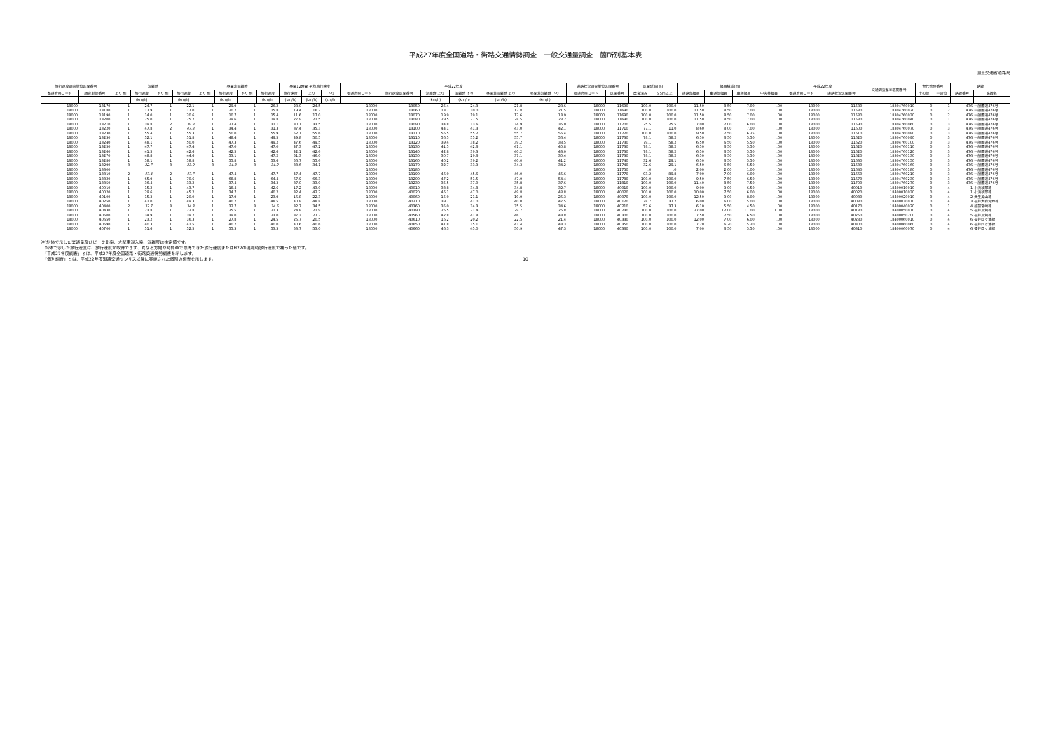平成27年度全国道路・街路交通情勢調査　一般交通量調査　箇所別基本表
国土交通省道路局
| 旅行速度調査単位区間番号 | | 混雑時 | | | | 昼間非混雑時 | | | | 昼間12時間 平均旅行速度 | | | 平成22年度 | | | | | | 道路状況調査単位区間番号 | | 区間延長(%) | | 幅員構成(m) | | | | 平成22年度 | | 交通調査基本区間番号 | 世代管理番号 | | 路線 | |
| --- | --- | --- | --- | --- | --- | --- | --- | --- | --- | --- | --- | --- | --- | --- | --- | --- | --- | --- | --- | --- | --- | --- | --- | --- | --- | --- | --- | --- | --- | --- | --- | --- | --- |
| 都道府県コード | 調査単位番号 | 上り 別 | 旅行速度 | 下り 別 | 旅行速度 | 上り 別 | 旅行速度 | 下り 別 | 旅行速度 | 旅行速度 | 上り | 下り | 都道府県コード | 旅行速度区間番号 | 混雑時 上り | 混雑時 下り | 昼間非混雑時 上り | 昼間非混雑時 下り | 都道府県コード | 区間番号 | 改良済み | 5.5m以上 | 道路部幅員 | 車道部幅員 | 車道幅員 | 中央帯幅員 | 都道府県コード | 道路状況区間番号 | | 十の位 | 一の位 | 路線番号 | 路線名 |
| | | | (km/h) | | (km/h) | | (km/h) | | (km/h) | (km/h) | (km/h) | (km/h) | | | (km/h) | (km/h) | (km/h) | (km/h) | | | | | | | | | | | | | | | |
| 18000 | 13170 | 1 | 24.7 | 1 | 22.1 | 1 | 29.9 | 1 | 26.2 | 28.0 | 24.5 | | 18000 | 13050 | 25.4 | 24.3 | 21.8 | 28.6 | 18000 | 11690 | 100.0 | 100.0 | 11.50 | 8.50 | 7.00 | .00 | 18000 | 11580 | 18304760010 | 0 | 1 | 476 | 一般国道476号 |
| 18000 | 13180 | 1 | 17.9 | 1 | 17.0 | 1 | 20.2 | 1 | 15.8 | 19.4 | 16.2 | | 18000 | 13060 | 13.7 | 30.0 | 17.8 | 21.5 | 18000 | 11690 | 100.0 | 100.0 | 11.50 | 8.50 | 7.00 | .00 | 18000 | 11580 | 18304760020 | 0 | 2 | 476 | 一般国道476号 |
| 18000 | 13190 | 1 | 14.0 | 1 | 20.6 | 1 | 10.7 | 1 | 15.4 | 11.6 | 17.0 | | 18000 | 13070 | 19.9 | 19.1 | 17.6 | 13.9 | 18000 | 11690 | 100.0 | 100.0 | 11.50 | 8.50 | 7.00 | .00 | 18000 | 11580 | 18304760030 | 0 | 2 | 476 | 一般国道476号 |
| 18000 | 13200 | 1 | 25.0 | 1 | 25.2 | 1 | 29.6 | 1 | 19.8 | 27.9 | 21.5 | | 18000 | 13080 | 29.5 | 27.5 | 28.5 | 28.2 | 18000 | 11690 | 100.0 | 100.0 | 11.50 | 8.50 | 7.00 | .00 | 18000 | 11580 | 18304760040 | 0 | 1 | 476 | 一般国道476号 |
| 18000 | 13210 | 1 | 39.8 | 2 | 39.8 | 1 | 27.4 | 1 | 31.1 | 30.1 | 33.5 | | 18000 | 13090 | 34.8 | 33.6 | 34.9 | 35.0 | 18000 | 11700 | 25.5 | 25.5 | 7.00 | 7.00 | 6.00 | .00 | 18000 | 11590 | 18304760060 | 0 | 3 | 476 | 一般国道476号 |
| 18000 | 13220 | 1 | 47.8 | 2 | 47.8 | 1 | 34.4 | 1 | 31.3 | 37.4 | 35.3 | | 18000 | 13100 | 44.1 | 41.3 | 43.0 | 42.1 | 18000 | 11710 | 77.1 | 11.0 | 8.60 | 8.00 | 7.00 | .00 | 18000 | 11600 | 18304760070 | 0 | 3 | 476 | 一般国道476号 |
| 18000 | 13230 | 1 | 55.4 | 1 | 55.3 | 1 | 50.0 | 1 | 55.9 | 52.1 | 55.6 | | 18000 | 13110 | 56.5 | 55.2 | 55.7 | 56.4 | 18000 | 11720 | 100.0 | 100.0 | 9.50 | 7.50 | 6.25 | .00 | 18000 | 11610 | 18304760080 | 0 | 3 | 476 | 一般国道476号 |
| 18000 | 13230 | 1 | 52.1 | 1 | 51.8 | 1 | 48.4 | 1 | 49.5 | 49.8 | 50.5 | | 18000 | 13110 | 56.5 | 55.2 | 55.7 | 56.4 | 18000 | 11730 | 79.1 | 58.2 | 6.50 | 6.50 | 5.50 | .00 | 18000 | 11620 | 18304760090 | 0 | 3 | 476 | 一般国道476号 |
| 18000 | 13240 | 1 | 48.1 | 1 | 50.0 | 1 | 47.3 | 1 | 49.2 | 47.6 | 49.5 | | 18000 | 13120 | 39.4 | 38.2 | 39.2 | 38.5 | 18000 | 11730 | 79.1 | 58.2 | 6.50 | 6.50 | 5.50 | .00 | 18000 | 11620 | 18304760100 | 0 | 3 | 476 | 一般国道476号 |
| 18000 | 13250 | 1 | 47.7 | 1 | 47.4 | 1 | 47.0 | 1 | 47.0 | 47.3 | 47.2 | | 18000 | 13130 | 41.5 | 42.6 | 41.1 | 40.8 | 18000 | 11730 | 79.1 | 58.2 | 6.50 | 6.50 | 5.50 | .00 | 18000 | 11620 | 18304760110 | 0 | 3 | 476 | 一般国道476号 |
| 18000 | 13260 | 1 | 41.5 | 1 | 42.6 | 1 | 42.5 | 1 | 42.6 | 42.1 | 42.6 | | 18000 | 13140 | 42.8 | 39.3 | 40.2 | 43.0 | 18000 | 11730 | 79.1 | 58.2 | 6.50 | 6.50 | 5.50 | .00 | 18000 | 11620 | 18304760120 | 0 | 3 | 476 | 一般国道476号 |
| 18000 | 13270 | 1 | 48.8 | 1 | 44.6 | 1 | 53.1 | 1 | 47.2 | 51.3 | 46.0 | | 18000 | 13150 | 30.7 | 29.6 | 37.1 | 30.4 | 18000 | 11730 | 79.1 | 58.2 | 6.50 | 6.50 | 5.50 | .00 | 18000 | 11620 | 18304760130 | 0 | 3 | 476 | 一般国道476号 |
| 18000 | 13280 | 1 | 58.1 | 1 | 58.8 | 1 | 55.8 | 1 | 53.6 | 56.7 | 55.6 | | 18000 | 13160 | 40.2 | 39.2 | 40.0 | 41.2 | 18000 | 11740 | 32.6 | 29.1 | 6.50 | 6.50 | 5.50 | .00 | 18000 | 11630 | 18304760150 | 0 | 3 | 476 | 一般国道476号 |
| 18000 | 13290 | 3 | 32.7 | 3 | 33.9 | 3 | 34.3 | 3 | 34.2 | 33.6 | 34.1 | | 18000 | 13170 | 32.7 | 33.9 | 34.3 | 34.2 | 18000 | 11740 | 32.6 | 29.1 | 6.50 | 6.50 | 5.50 | .00 | 18000 | 11630 | 18304760160 | 0 | 3 | 476 | 一般国道476号 |
| 18000 | 13300 | | | | | | | | | | | | 18000 | 13180 | | | | | 18000 | 11750 | .0 | .0 | 2.00 | 2.00 | 1.00 | .00 | 18000 | 11640 | 18304760180 | 0 | 3 | 476 | 一般国道476号 |
| 18000 | 13310 | 2 | 47.4 | 2 | 47.7 | 1 | 47.4 | 1 | 47.7 | 47.4 | 47.7 | | 18000 | 13190 | 46.0 | 45.6 | 46.0 | 45.6 | 18000 | 11770 | 93.2 | 89.8 | 7.00 | 7.00 | 6.00 | .00 | 18000 | 11660 | 18304760210 | 0 | 3 | 476 | 一般国道476号 |
| 18000 | 13320 | 1 | 65.9 | 1 | 70.6 | 1 | 68.8 | 1 | 64.4 | 67.9 | 66.3 | | 18000 | 13200 | 47.2 | 51.5 | 47.9 | 54.4 | 18000 | 11780 | 100.0 | 100.0 | 9.50 | 7.50 | 6.50 | .00 | 18000 | 11670 | 18304760230 | 0 | 3 | 476 | 一般国道476号 |
| 18000 | 13350 | 1 | 36.4 | 1 | 33.2 | 1 | 37.4 | 1 | 34.3 | 37.0 | 33.9 | | 18000 | 13230 | 35.5 | 37.0 | 35.8 | 37.6 | 18000 | 11810 | 100.0 | 100.0 | 11.40 | 8.50 | 7.50 | .00 | 18000 | 11700 | 18304760270 | 0 | 3 | 476 | 一般国道476号 |
| 18000 | 40010 | 1 | 15.2 | 1 | 43.7 | 1 | 18.4 | 1 | 42.6 | 17.2 | 43.0 | | 18000 | 40010 | 33.8 | 34.8 | 34.8 | 32.7 | 18000 | 40010 | 100.0 | 100.0 | 9.00 | 9.00 | 6.50 | .00 | 18000 | 40010 | 18400010010 | 0 | 4 | 1 | 小浜綾部線 |
| 18000 | 40020 | 1 | 29.6 | 1 | 45.2 | 1 | 34.7 | 1 | 40.2 | 32.4 | 42.2 | | 18000 | 40020 | 46.1 | 47.0 | 49.8 | 48.8 | 18000 | 40020 | 100.0 | 100.0 | 10.00 | 7.50 | 6.00 | .00 | 18000 | 40020 | 18400010030 | 0 | 4 | 1 | 小浜綾部線 |
| 18000 | 40100 | 1 | 15.3 | 1 | 20.0 | 1 | 17.9 | 1 | 23.9 | 16.8 | 22.3 | | 18000 | 40060 | 15.0 | 21.1 | 19.9 | 25.3 | 18000 | 40070 | 100.0 | 100.0 | 12.50 | 9.00 | 8.00 | .00 | 18000 | 40030 | 18400020010 | 0 | 4 | 2 | 武生美山線 |
| 18000 | 40250 | 1 | 41.0 | 1 | 49.3 | 1 | 40.7 | 1 | 48.5 | 40.8 | 48.8 | | 18000 | 40210 | 39.7 | 41.0 | 40.0 | 47.5 | 18000 | 40120 | 78.7 | 37.7 | 6.00 | 6.00 | 5.00 | .00 | 18000 | 40080 | 18400030010 | 0 | 4 | 3 | 福井大森河野線 |
| 18000 | 40400 | 2 | 32.7 | 3 | 34.3 | 1 | 32.7 | 3 | 34.6 | 32.7 | 34.5 | | 18000 | 40360 | 35.0 | 34.3 | 35.5 | 34.6 | 18000 | 40210 | 57.6 | 37.3 | 6.10 | 5.50 | 4.50 | .00 | 18000 | 40170 | 18400040020 | 0 | 1 | 4 | 越前宮崎線 |
| 18000 | 40430 | 1 | 23.8 | 1 | 22.8 | 1 | 25.5 | 1 | 21.3 | 24.8 | 21.9 | | 18000 | 40390 | 26.5 | 21.4 | 29.7 | 25.8 | 18000 | 40230 | 100.0 | 100.0 | 27.00 | 12.00 | 11.00 | 1.00 | 18000 | 40180 | 18400050010 | 0 | 4 | 5 | 福井加賀線 |
| 18000 | 40600 | 1 | 34.9 | 1 | 39.2 | 1 | 39.0 | 1 | 23.0 | 37.3 | 27.7 | | 18000 | 40560 | 42.8 | 41.8 | 46.1 | 43.8 | 18000 | 40300 | 100.0 | 100.0 | 7.50 | 7.50 | 6.50 | .00 | 18000 | 40250 | 18400050200 | 0 | 4 | 5 | 福井加賀線 |
| 18000 | 40650 | 1 | 23.2 | 1 | 16.3 | 1 | 27.8 | 1 | 24.5 | 25.7 | 20.5 | | 18000 | 40610 | 16.2 | 20.2 | 22.5 | 21.4 | 18000 | 40330 | 100.0 | 100.0 | 12.00 | 7.00 | 6.00 | .00 | 18000 | 40280 | 18400060010 | 0 | 4 | 6 | 福井四ヶ浦線 |
| 18000 | 40690 | 1 | 40.3 | 1 | 41.5 | 1 | 40.7 | 1 | 40.0 | 40.6 | 40.6 | | 18000 | 40650 | 41.8 | 35.1 | 43.4 | 43.3 | 18000 | 40350 | 100.0 | 100.0 | 7.20 | 6.20 | 5.20 | .00 | 18000 | 40300 | 18400060060 | 0 | 4 | 6 | 福井四ヶ浦線 |
| 18000 | 40700 | 1 | 51.6 | 1 | 52.5 | 1 | 55.3 | 1 | 53.3 | 53.7 | 53.0 | | 18000 | 40660 | 46.3 | 45.0 | 50.9 | 47.3 | 18000 | 40360 | 100.0 | 100.0 | 7.00 | 6.50 | 5.50 | .00 | 18000 | 40310 | 18400060070 | 0 | 4 | 6 | 福井四ヶ浦線 |
注)斜体で示した交通量及びピーク比率、大型車混入率、混雑度は推定値です。
　斜体で示した旅行速度は、旅行速度が取得できず、異なる方向や時間帯で取得できた旅行速度またはH22の混雑時旅行速度で補った値です。
　「平成27年度調査」とは、平成27年度全国道路・街路交通情勢調査を示します。
　「個別調査」とは、平成22年度道路交通センサス以降に実施された個別の調査を示します。
10